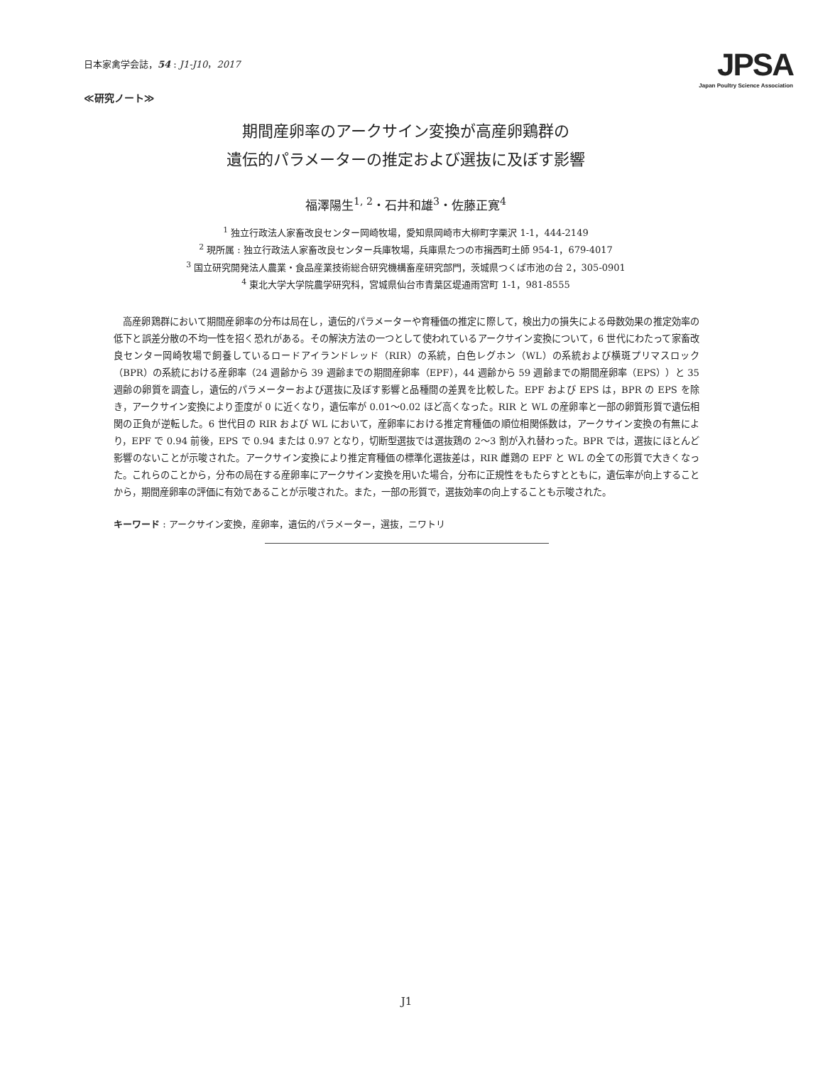日本家禽学会誌，54 : J1-J10，2017
≪研究ノート≫
JPSA
Japan Poultry Science Association
期間産卵率のアークサイン変換が高産卵鶏群の
遺伝的パラメーターの推定および選抜に及ぼす影響
福澤陽生<sup>1, 2</sup>・石井和雄<sup>3</sup>・佐藤正寛<sup>4</sup>
<sup>1</sup> 独立行政法人家畜改良センター岡崎牧場，愛知県岡崎市大柳町字栗沢 1-1，444-2149
<sup>2</sup> 現所属 : 独立行政法人家畜改良センター兵庫牧場，兵庫県たつの市揖西町土師 954-1，679-4017
<sup>3</sup> 国立研究開発法人農業・食品産業技術総合研究機構畜産研究部門，茨城県つくば市池の台 2，305-0901
<sup>4</sup> 東北大学大学院農学研究科，宮城県仙台市青葉区堤通雨宮町 1-1，981-8555
高産卵鶏群において期間産卵率の分布は局在し，遺伝的パラメーターや育種価の推定に際して，検出力の損失による母数効果の推定効率の低下と誤差分散の不均一性を招く恐れがある。その解決方法の一つとして使われているアークサイン変換について，6 世代にわたって家畜改良センター岡崎牧場で飼養しているロードアイランドレッド（RIR）の系統，白色レグホン（WL）の系統および横斑プリマスロック（BPR）の系統における産卵率（24 週齢から 39 週齢までの期間産卵率（EPF），44 週齢から 59 週齢までの期間産卵率（EPS））と 35 週齢の卵質を調査し，遺伝的パラメーターおよび選抜に及ぼす影響と品種間の差異を比較した。EPF および EPS は，BPR の EPS を除き，アークサイン変換により歪度が 0 に近くなり，遺伝率が 0.01～0.02 ほど高くなった。RIR と WL の産卵率と一部の卵質形質で遺伝相関の正負が逆転した。6 世代目の RIR および WL において，産卵率における推定育種価の順位相関係数は，アークサイン変換の有無により，EPF で 0.94 前後，EPS で 0.94 または 0.97 となり，切断型選抜では選抜鶏の 2～3 割が入れ替わった。BPR では，選抜にほとんど影響のないことが示唆された。アークサイン変換により推定育種価の標準化選抜差は，RIR 雌鶏の EPF と WL の全ての形質で大きくなった。これらのことから，分布の局在する産卵率にアークサイン変換を用いた場合，分布に正規性をもたらすとともに，遺伝率が向上することから，期間産卵率の評価に有効であることが示唆された。また，一部の形質で，選抜効率の向上することも示唆された。
キーワード : アークサイン変換，産卵率，遺伝的パラメーター，選抜，ニワトリ
J1